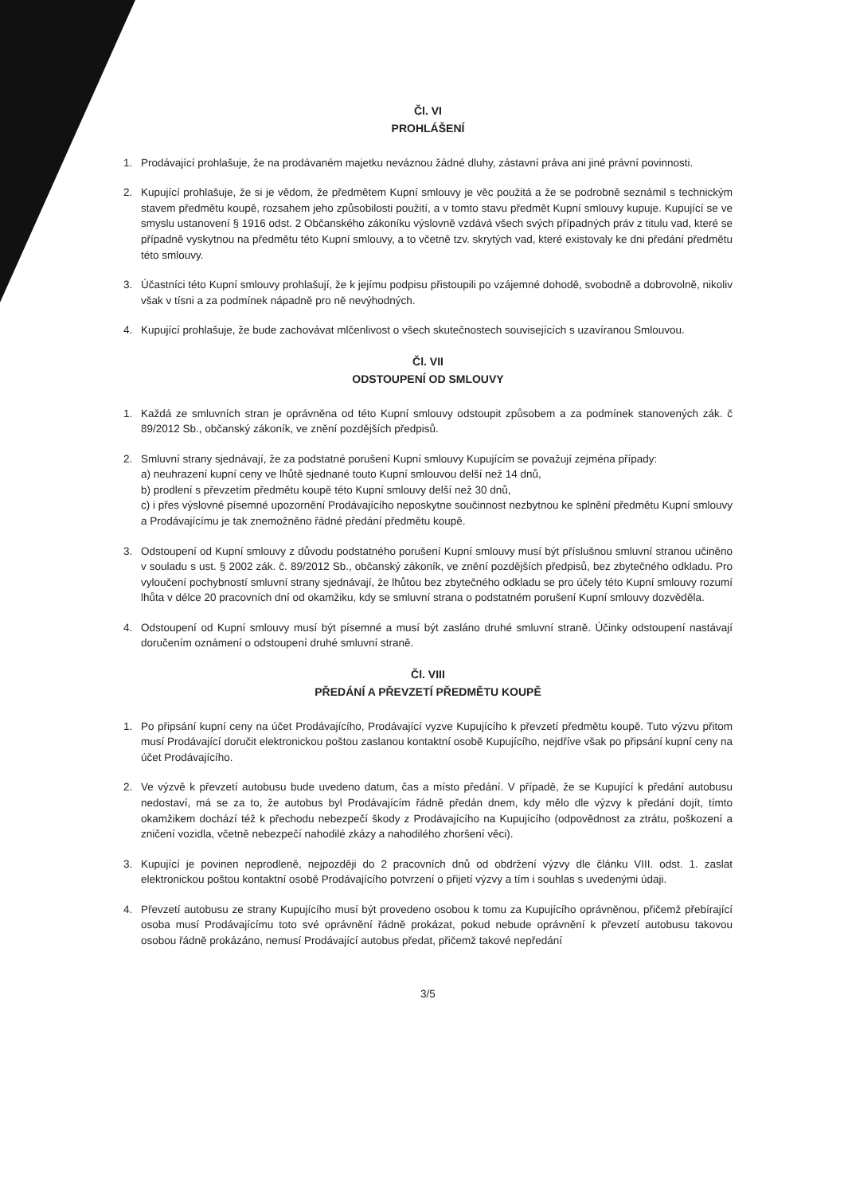Čl. VI
PROHLÁŠENÍ
1. Prodávající prohlašuje, že na prodávaném majetku neváznou žádné dluhy, zástavní práva ani jiné právní povinnosti.
2. Kupující prohlašuje, že si je vědom, že předmětem Kupní smlouvy je věc použitá a že se podrobně seznámil s technickým stavem předmětu koupě, rozsahem jeho způsobilosti použití, a v tomto stavu předmět Kupní smlouvy kupuje. Kupující se ve smyslu ustanovení § 1916 odst. 2 Občanského zákoníku výslovně vzdává všech svých případných práv z titulu vad, které se případně vyskytnou na předmětu této Kupní smlouvy, a to včetně tzv. skrytých vad, které existovaly ke dni předání předmětu této smlouvy.
3. Účastníci této Kupní smlouvy prohlašují, že k jejímu podpisu přistoupili po vzájemné dohodě, svobodně a dobrovolně, nikoliv však v tísni a za podmínek nápadně pro ně nevýhodných.
4. Kupující prohlašuje, že bude zachovávat mlčenlivost o všech skutečnostech souvisejících s uzavíranou Smlouvou.
Čl. VII
ODSTOUPENÍ OD SMLOUVY
1. Každá ze smluvních stran je oprávněna od této Kupní smlouvy odstoupit způsobem a za podmínek stanovených zák. č 89/2012 Sb., občanský zákoník, ve znění pozdějších předpisů.
2. Smluvní strany sjednávají, že za podstatné porušení Kupní smlouvy Kupujícím se považují zejména případy:
a) neuhrazení kupní ceny ve lhůtě sjednané touto Kupní smlouvou delší než 14 dnů,
b) prodlení s převzetím předmětu koupě této Kupní smlouvy delší než 30 dnů,
c) i přes výslovné písemné upozornění Prodávajícího neposkytne součinnost nezbytnou ke splnění předmětu Kupní smlouvy a Prodávajícímu je tak znemožněno řádné předání předmětu koupě.
3. Odstoupení od Kupní smlouvy z důvodu podstatného porušení Kupní smlouvy musí být příslušnou smluvní stranou učiněno v souladu s ust. § 2002 zák. č. 89/2012 Sb., občanský zákoník, ve znění pozdějších předpisů, bez zbytečného odkladu. Pro vyloučení pochybností smluvní strany sjednávají, že lhůtou bez zbytečného odkladu se pro účely této Kupní smlouvy rozumí lhůta v délce 20 pracovních dní od okamžiku, kdy se smluvní strana o podstatném porušení Kupní smlouvy dozvěděla.
4. Odstoupení od Kupní smlouvy musí být písemné a musí být zasláno druhé smluvní straně. Účinky odstoupení nastávají doručením oznámení o odstoupení druhé smluvní straně.
Čl. VIII
PŘEDÁNÍ A PŘEVZETÍ PŘEDMĚTU KOUPĚ
1. Po připsání kupní ceny na účet Prodávajícího, Prodávající vyzve Kupujícího k převzetí předmětu koupě. Tuto výzvu přitom musí Prodávající doručit elektronickou poštou zaslanou kontaktní osobě Kupujícího, nejdříve však po připsání kupní ceny na účet Prodávajícího.
2. Ve výzvě k převzetí autobusu bude uvedeno datum, čas a místo předání. V případě, že se Kupující k předání autobusu nedostaví, má se za to, že autobus byl Prodávajícím řádně předán dnem, kdy mělo dle výzvy k předání dojít, tímto okamžikem dochází též k přechodu nebezpečí škody z Prodávajícího na Kupujícího (odpovědnost za ztrátu, poškození a zničení vozidla, včetně nebezpečí nahodilé zkázy a nahodilého zhoršení věci).
3. Kupující je povinen neprodleně, nejpozději do 2 pracovních dnů od obdržení výzvy dle článku VIII. odst. 1. zaslat elektronickou poštou kontaktní osobě Prodávajícího potvrzení o přijetí výzvy a tím i souhlas s uvedenými údaji.
4. Převzetí autobusu ze strany Kupujícího musí být provedeno osobou k tomu za Kupujícího oprávněnou, přičemž přebírající osoba musí Prodávajícímu toto své oprávnění řádně prokázat, pokud nebude oprávnění k převzetí autobusu takovou osobou řádně prokázáno, nemusí Prodávající autobus předat, přičemž takové nepředání
3/5